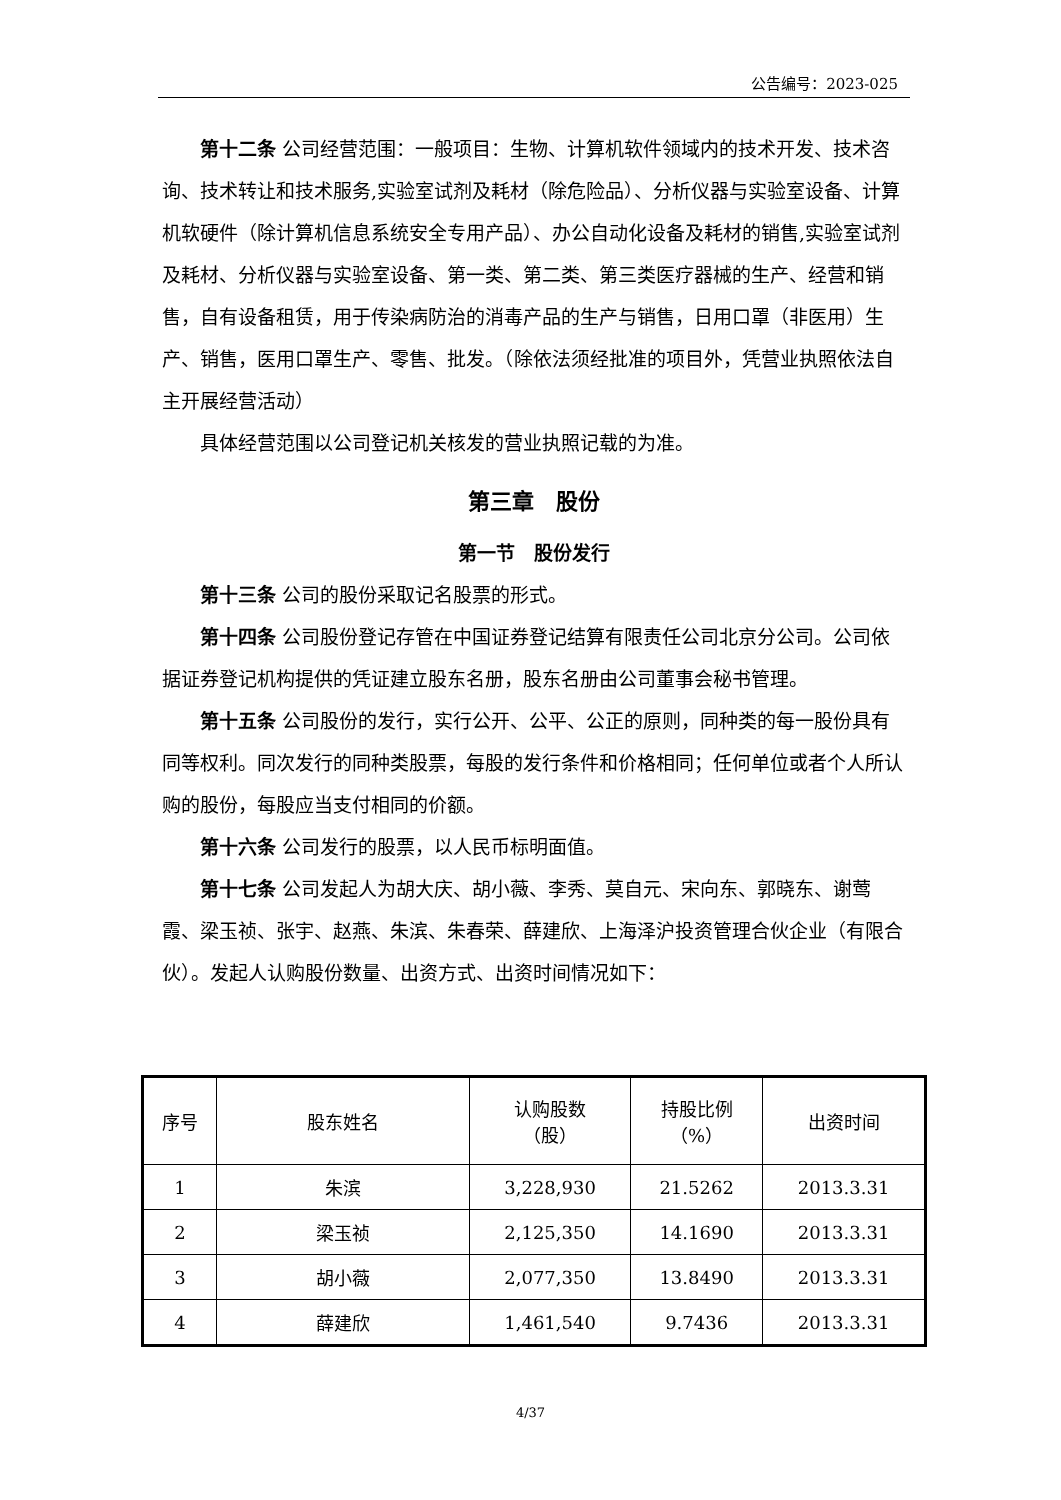公告编号：2023-025
第十二条 公司经营范围：一般项目：生物、计算机软件领域内的技术开发、技术咨询、技术转让和技术服务,实验室试剂及耗材（除危险品）、分析仪器与实验室设备、计算机软硬件（除计算机信息系统安全专用产品）、办公自动化设备及耗材的销售,实验室试剂及耗材、分析仪器与实验室设备、第一类、第二类、第三类医疗器械的生产、经营和销售，自有设备租赁，用于传染病防治的消毒产品的生产与销售，日用口罩（非医用）生产、销售，医用口罩生产、零售、批发。（除依法须经批准的项目外，凭营业执照依法自主开展经营活动）
具体经营范围以公司登记机关核发的营业执照记载的为准。
第三章　股份
第一节　股份发行
第十三条 公司的股份采取记名股票的形式。
第十四条 公司股份登记存管在中国证券登记结算有限责任公司北京分公司。公司依据证券登记机构提供的凭证建立股东名册，股东名册由公司董事会秘书管理。
第十五条 公司股份的发行，实行公开、公平、公正的原则，同种类的每一股份具有同等权利。同次发行的同种类股票，每股的发行条件和价格相同；任何单位或者个人所认购的股份，每股应当支付相同的价额。
第十六条 公司发行的股票，以人民币标明面值。
第十七条 公司发起人为胡大庆、胡小薇、李秀、莫自元、宋向东、郭晓东、谢莺霞、梁玉祯、张宇、赵燕、朱滨、朱春荣、薛建欣、上海泽沪投资管理合伙企业（有限合伙）。发起人认购股份数量、出资方式、出资时间情况如下：
| 序号 | 股东姓名 | 认购股数 （股） | 持股比例 （%） | 出资时间 |
| --- | --- | --- | --- | --- |
| 1 | 朱滨 | 3,228,930 | 21.5262 | 2013.3.31 |
| 2 | 梁玉祯 | 2,125,350 | 14.1690 | 2013.3.31 |
| 3 | 胡小薇 | 2,077,350 | 13.8490 | 2013.3.31 |
| 4 | 薛建欣 | 1,461,540 | 9.7436 | 2013.3.31 |
4/37